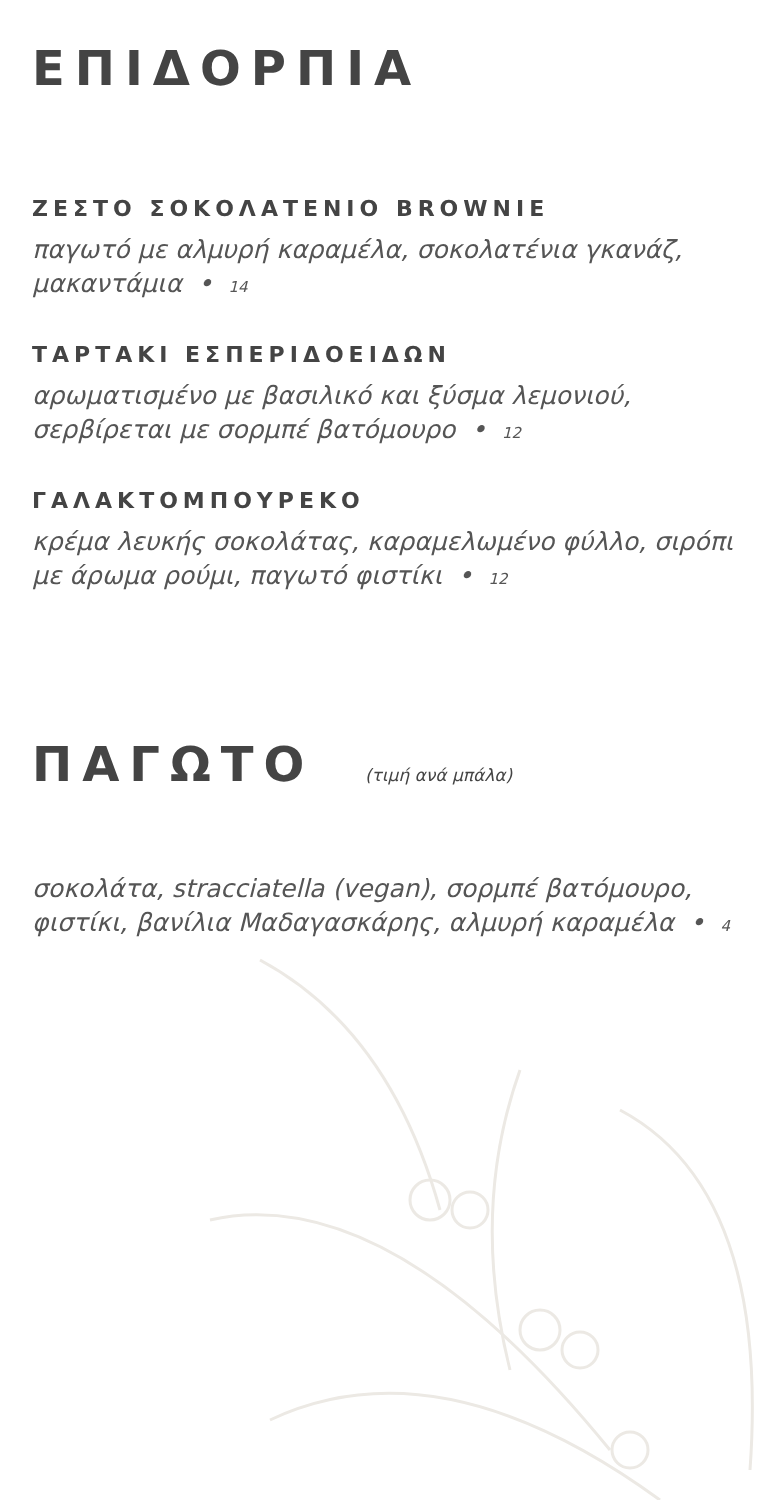ΕΠΙΔΟΡΠΙΑ
ΖΕΣΤΟ ΣΟΚΟΛΑΤΕΝΙΟ BROWNIE
παγωτό με αλμυρή καραμέλα, σοκολατένια γκανάζ, μακαντάμια • 14
ΤΑΡΤΑΚΙ ΕΣΠΕΡΙΔΟΕΙΔΩΝ
αρωματισμένο με βασιλικό και ξύσμα λεμονιού, σερβίρεται με σορμπέ βατόμουρο • 12
ΓΑΛΑΚΤΟΜΠΟΥΡΕΚΟ
κρέμα λευκής σοκολάτας, καραμελωμένο φύλλο, σιρόπι με άρωμα ρούμι, παγωτό φιστίκι • 12
ΠΑΓΩΤΟ (τιμή ανά μπάλα)
σοκολάτα, stracciatella (vegan), σορμπέ βατόμουρο, φιστίκι, βανίλια Μαδαγασκάρης, αλμυρή καραμέλα • 4